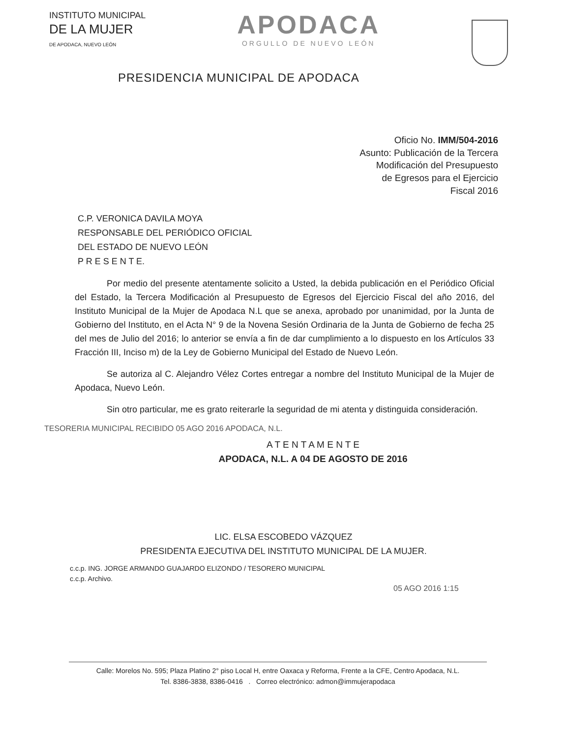INSTITUTO MUNICIPAL
DE LA MUJER
DE APODACA, NUEVO LEÓN
APODACA
ORGULLO DE NUEVO LEÓN
PRESIDENCIA MUNICIPAL DE APODACA
Oficio No. IMM/504-2016
Asunto: Publicación de la Tercera
Modificación del Presupuesto
de Egresos para el Ejercicio
Fiscal 2016
C.P. VERONICA DAVILA MOYA
RESPONSABLE DEL PERIÓDICO OFICIAL
DEL ESTADO DE NUEVO LEÓN
P R E S E N T E.
Por medio del presente atentamente solicito a Usted, la debida publicación en el Periódico Oficial del Estado, la Tercera Modificación al Presupuesto de Egresos del Ejercicio Fiscal del año 2016, del Instituto Municipal de la Mujer de Apodaca N.L que se anexa, aprobado por unanimidad, por la Junta de Gobierno del Instituto, en el Acta N° 9 de la Novena Sesión Ordinaria de la Junta de Gobierno de fecha 25 del mes de Julio del 2016; lo anterior se envía a fin de dar cumplimiento a lo dispuesto en los Artículos 33 Fracción III, Inciso m) de la Ley de Gobierno Municipal del Estado de Nuevo León.
Se autoriza al C. Alejandro Vélez Cortes entregar a nombre del Instituto Municipal de la Mujer de Apodaca, Nuevo León.
Sin otro particular, me es grato reiterarle la seguridad de mi atenta y distinguida consideración.
TESORERIA MUNICIPAL RECIBIDO 05 AGO 2016 APODACA, N.L.
A T E N T A M E N T E
APODACA, N.L. A 04 DE AGOSTO DE 2016
LIC. ELSA ESCOBEDO VÁZQUEZ
PRESIDENTA EJECUTIVA DEL INSTITUTO MUNICIPAL DE LA MUJER.
c.c.p. ING. JORGE ARMANDO GUAJARDO ELIZONDO / TESORERO MUNICIPAL
c.c.p. Archivo.
05 AGO 2016 1:15
Calle: Morelos No. 595; Plaza Platino 2° piso Local H, entre Oaxaca y Reforma, Frente a la CFE, Centro Apodaca, N.L.
Tel. 8386-3838, 8386-0416 . Correo electrónico: admon@immujerapodaca